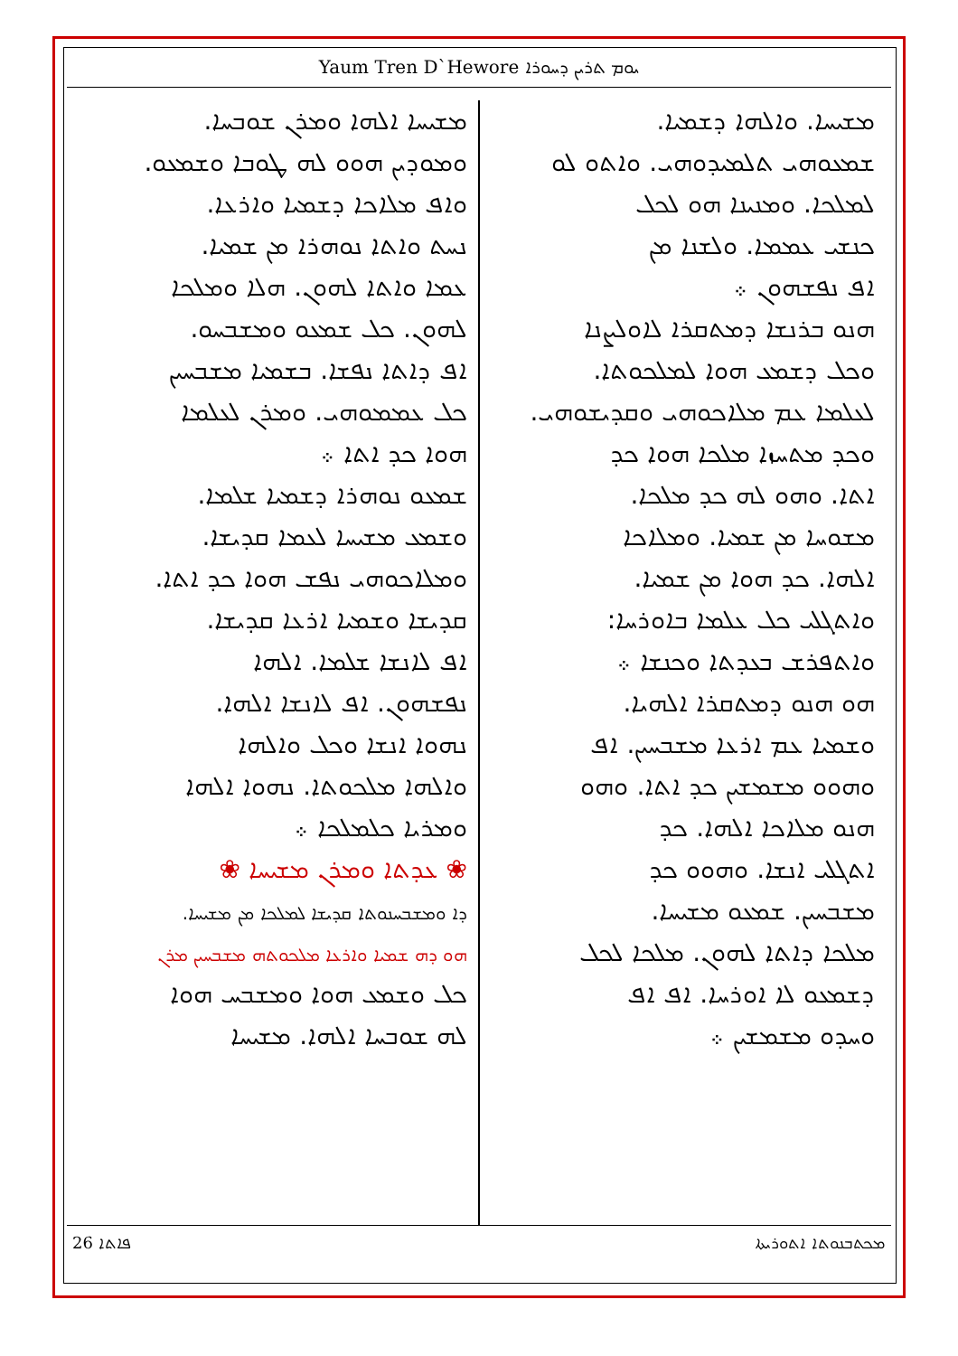Yaum Tren D`Hewore ܝܘܡ ܬܪܝܢ ܕܚܘܪܐ
ܡܫܝܚܐ. ܘܐܠܗܐ ܕܫܡܝܐ.
ܫܡܥܘܗܝ ܬܠܡܝܕܘܗܝ. ܘܐܬܘ ܠܘ
ܠܡܠܟܐ. ܘܡܢܝܢܐ ܗܘ ܠܟܠ
ܟܢܫܝ ܥܡܡܐ. ܘܠܫܢܐ ܡܢ
ܐܦ ܢܦܫܗܘܢ ܀
ܗܢܘ ܒܪܢܫܐ ܕܡܬܩܪܐ ܠܐܘܠܨܢܐ
ܘܟܠ ܕܫܡܥ ܗܘܐ ܠܡܠܟܘܬܐ.
ܠܥܠܡܐ ܥܡ ܡܠܐܟܘܗܝ ܘܩܕܝܫܘܗܝ.
ܘܟܕ ܡܬܚܙܐ ܡܠܟܐ ܗܘܐ ܟܕ
ܐܬܐ. ܘܗܘ ܠܗ ܟܕ ܡܠܟܐ.
ܡܫܘܚܐ ܡܢ ܫܡܝܐ. ܘܡܠܐܟܐ
ܐܠܗܐ. ܟܕ ܗܘܐ ܡܢ ܫܡܝܐ.
ܘܐܬܓܠܝ ܟܠ ܥܠܡܐ ܒܐܘܪܚܐ:
ܘܐܬܦܪܫ ܒܥܕܬܐ ܘܟܢܫܐ ܀
ܗܘ ܗܢܘ ܕܡܬܩܪܐ ܐܠܗܝܐ.
ܘܫܡܝܐ ܥܡ ܐܪܥܐ ܡܫܒܚܝܢ. ܐܦ
ܘܗܘܘ ܡܫܡܫܝܢ ܟܕ ܐܬܐ. ܘܗܘ
ܗܢܘ ܡܠܐܟܐ ܐܠܗܐ. ܟܕ
ܐܬܓܠܝ ܐܢܫܐ. ܘܗܘܘ ܟܕ
ܡܫܒܚܝܢ. ܫܡܥܘ ܡܫܝܚܐ.
ܡܠܟܐ ܕܐܬܐ ܠܗܘܢ. ܡܠܟܐ ܠܟܠ
ܕܫܡܥܘ ܠܐ ܐܘܪܚܐ. ܐܦ ܐܦ
ܘܚܕܘ ܡܫܡܫܝܢ ܀
ܡܫܝܚܐ ܐܠܗܐ ܘܡܪܢ ܫܘܒܚܐ.
ܘܡܘܕܝܢ ܗܘܘ ܠܗ ܛܘܒܐ ܘܫܡܥܘ.
ܘܐܦ ܡܠܐܟܐ ܕܫܡܝܐ ܘܐܪܥܐ.
ܢܚܬ ܘܐܬܐ ܢܘܗܪܐ ܡܢ ܫܡܝܐ.
ܥܡܐ ܘܐܬܐ ܠܗܘܢ. ܗܠܐ ܘܡܠܟܐ
ܠܗܘܢ. ܟܠ ܫܡܥܘ ܘܡܫܒܚܘ.
ܐܦ ܕܐܬܐ ܢܦܫܐ. ܒܫܡܝܐ ܡܫܒܚܝܢ
ܟܠ ܥܡܡܘܗܝ. ܘܡܪܢ ܠܥܠܡܐ
ܗܘܐ ܟܕ ܐܬܐ ܀
ܫܡܥܘ ܢܘܗܪܐ ܕܫܡܝܐ ܫܠܡܐ.
ܘܫܡܥ ܡܫܝܚܐ ܠܥܡܐ ܩܕܝܫܐ.
ܘܡܠܐܟܘܗܝ ܢܦܫ ܗܘܐ ܟܕ ܐܬܐ.
ܩܕܝܫܐ ܘܫܡܝܐ ܐܪܥܐ ܩܕܝܫܐ.
ܐܦ ܠܐܢܫܐ ܫܠܡܐ. ܐܠܗܐ
ܢܦܫܗܘܢ. ܐܦ ܠܐܢܫܐ ܐܠܗܐ.
ܢܗܘܐ ܐܢܫܐ ܘܟܠ ܘܐܠܗܐ
ܘܐܠܗܐ ܡܠܟܘܬܐ. ܢܗܘܐ ܐܠܗܐ
ܘܡܪܝܐ ܟܠܡܠܟܐ ܀
❀ ܥܕܬܐ ܘܡܪܢ ܡܫܝܚܐ ❀
ܕܐ ܘܡܫܒܚܢܘܬܐ ܩܕܝܫܐ ܠܡܠܟܐ ܡܢ ܡܫܝܚܐ.
ܗܘ ܕܗ ܫܡܝܐ ܘܐܪܥܐ ܡܠܟܘܬܗ ܡܫܒܚܝܢ ܡܪܢ
ܟܠ ܘܫܡܥ ܗܘܐ ܘܡܫܒܚ ܗܘܐ
ܠܗ ܫܘܒܚܐ ܐܠܗܐ. ܡܫܝܚܐ
26 ܦܐܬܐ ܡܟܬܒܢܘܬܐ ܐܬܘܪܝܬܐ